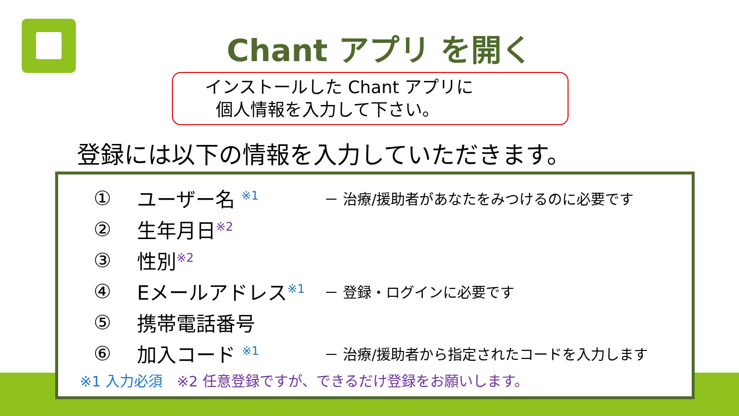Chant アプリ を開く
インストールした Chant アプリに
個人情報を入力して下さい。
登録には以下の情報を入力していただきます。
① ユーザー名 <sup>※1</sup> － 治療/援助者があなたをみつけるのに必要です
② 生年月日<sup>※2</sup>
③ 性別<sup>※2</sup>
④ Eメールアドレス<sup>※1</sup> － 登録・ログインに必要です
⑤ 携帯電話番号
⑥ 加入コード <sup>※1</sup> － 治療/援助者から指定されたコードを入力します
※1 入力必須　※2 任意登録ですが、できるだけ登録をお願いします。